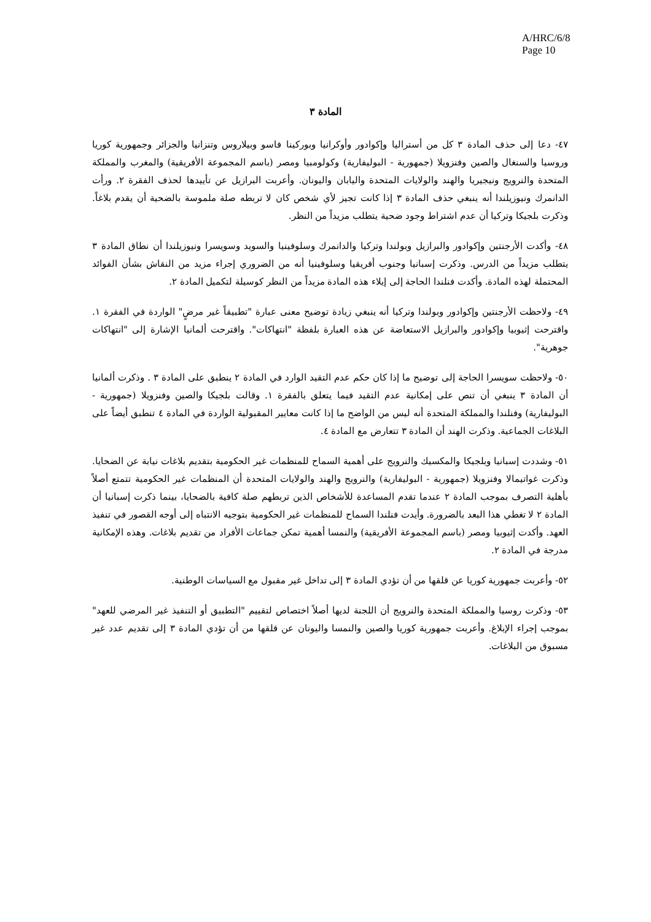A/HRC/6/8
Page 10
المادة ٣
٤٧- دعا إلى حذف المادة ٣ كل من أستراليا وإكوادور وأوكرانيا وبوركينا فاسو وبيلاروس وتنزانيا والجزائر وجمهورية كوريا وروسيا والسنغال والصين وفنزويلا (جمهورية - البوليفارية) وكولومبيا ومصر (باسم المجموعة الأفريقية) والمغرب والمملكة المتحدة والنرويج ونيجيريا والهند والولايات المتحدة واليابان واليونان. وأعربت البرازيل عن تأييدها لحذف الفقرة ٢. ورأت الدانمرك ونيوزيلندا أنه ينبغي حذف المادة ٣ إذا كانت تجيز لأي شخص كان لا تربطه صلة ملموسة بالضحية أن يقدم بلاغاً. وذكرت بلجيكا وتركيا أن عدم اشتراط وجود ضحية يتطلب مزيداً من النظر.
٤٨- وأكدت الأرجنتين وإكوادور والبرازيل وبولندا وتركيا والدانمرك وسلوفينيا والسويد وسويسرا ونيوزيلندا أن نطاق المادة ٣ يتطلب مزيداً من الدرس. وذكرت إسبانيا وجنوب أفريقيا وسلوفينيا أنه من الضروري إجراء مزيد من النقاش بشأن الفوائد المحتملة لهذه المادة. وأكدت فنلندا الحاجة إلى إيلاء هذه المادة مزيداً من النظر كوسيلة لتكميل المادة ٢.
٤٩- ولاحظت الأرجنتين وإكوادور وبولندا وتركيا أنه ينبغي زيادة توضيح معنى عبارة "تطبيقاً غير مرضٍ" الواردة في الفقرة ١. واقترحت إثيوبيا وإكوادور والبرازيل الاستعاضة عن هذه العبارة بلفظة "انتهاكات". واقترحت ألمانيا الإشارة إلى "انتهاكات جوهرية".
٥٠- ولاحظت سويسرا الحاجة إلى توضيح ما إذا كان حكم عدم التقيد الوارد في المادة ٢ ينطبق على المادة ٣ . وذكرت ألمانيا أن المادة ٣ ينبغي أن تنص على إمكانية عدم التقيد فيما يتعلق بالفقرة ١. وقالت بلجيكا والصين وفنزويلا (جمهورية - البوليفارية) وفنلندا والمملكة المتحدة أنه ليس من الواضح ما إذا كانت معايير المقبولية الواردة في المادة ٤ تنطبق أيضاً على البلاغات الجماعية. وذكرت الهند أن المادة ٣ تتعارض مع المادة ٤.
٥١- وشددت إسبانيا وبلجيكا والمكسيك والنرويج على أهمية السماح للمنظمات غير الحكومية بتقديم بلاغات نيابة عن الضحايا. وذكرت غواتيمالا وفنزويلا (جمهورية - البوليفارية) والنرويج والهند والولايات المتحدة أن المنظمات غير الحكومية تتمتع أصلاً بأهلية التصرف بموجب المادة ٢ عندما تقدم المساعدة للأشخاص الذين تربطهم صلة كافية بالضحايا، بينما ذكرت إسبانيا أن المادة ٢ لا تغطي هذا البعد بالضرورة. وأيدت فنلندا السماح للمنظمات غير الحكومية بتوجيه الانتباه إلى أوجه القصور في تنفيذ العهد. وأكدت إثيوبيا ومصر (باسم المجموعة الأفريقية) والنمسا أهمية تمكن جماعات الأفراد من تقديم بلاغات. وهذه الإمكانية مدرجة في المادة ٢.
٥٢- وأعربت جمهورية كوريا عن قلقها من أن تؤدي المادة ٣ إلى تداخل غير مقبول مع السياسات الوطنية.
٥٣- وذكرت روسيا والمملكة المتحدة والنرويج أن اللجنة لديها أصلاً اختصاص لتقييم "التطبيق أو التنفيذ غير المرضي للعهد" بموجب إجراء الإبلاغ. وأعربت جمهورية كوريا والصين والنمسا واليونان عن قلقها من أن تؤدي المادة ٣ إلى تقديم عدد غير مسبوق من البلاغات.